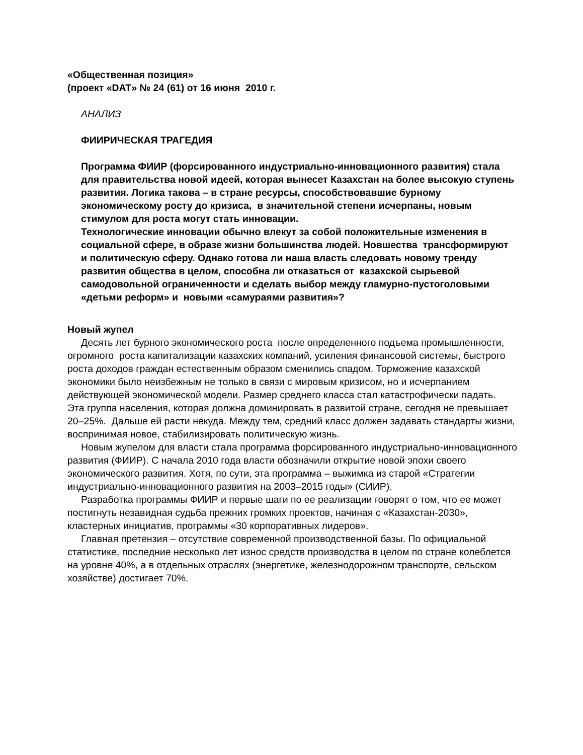«Общественная позиция»
(проект «DAT» № 24 (61) от 16 июня 2010 г.
АНАЛИЗ
ФИИРИЧЕСКАЯ ТРАГЕДИЯ
Программа ФИИР (форсированного индустриально-инновационного развития) стала для правительства новой идеей, которая вынесет Казахстан на более высокую ступень развития. Логика такова – в стране ресурсы, способствовавшие бурному экономическому росту до кризиса, в значительной степени исчерпаны, новым стимулом для роста могут стать инновации.
Технологические инновации обычно влекут за собой положительные изменения в социальной сфере, в образе жизни большинства людей. Новшества трансформируют и политическую сферу. Однако готова ли наша власть следовать новому тренду развития общества в целом, способна ли отказаться от казахской сырьевой самодовольной ограниченности и сделать выбор между гламурно-пустоголовыми «детьми реформ» и новыми «самураями развития»?
Новый жупел
Десять лет бурного экономического роста после определенного подъема промышленности, огромного роста капитализации казахских компаний, усиления финансовой системы, быстрого роста доходов граждан естественным образом сменились спадом. Торможение казахской экономики было неизбежным не только в связи с мировым кризисом, но и исчерпанием действующей экономической модели. Размер среднего класса стал катастрофически падать. Эта группа населения, которая должна доминировать в развитой стране, сегодня не превышает 20–25%. Дальше ей расти некуда. Между тем, средний класс должен задавать стандарты жизни, воспринимая новое, стабилизировать политическую жизнь.
Новым жупелом для власти стала программа форсированного индустриально-инновационного развития (ФИИР). С начала 2010 года власти обозначили открытие новой эпохи своего экономического развития. Хотя, по сути, эта программа – выжимка из старой «Стратегии индустриально-инновационного развития на 2003–2015 годы» (СИИР).
Разработка программы ФИИР и первые шаги по ее реализации говорят о том, что ее может постигнуть незавидная судьба прежних громких проектов, начиная с «Казахстан-2030», кластерных инициатив, программы «30 корпоративных лидеров».
Главная претензия – отсутствие современной производственной базы. По официальной статистике, последние несколько лет износ средств производства в целом по стране колеблется на уровне 40%, а в отдельных отраслях (энергетике, железнодорожном транспорте, сельском хозяйстве) достигает 70%.